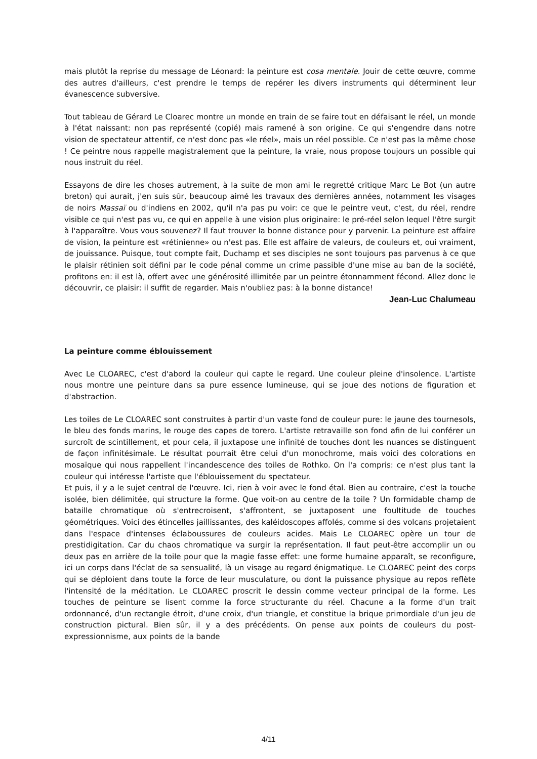mais plutôt la reprise du message de Léonard: la peinture est cosa mentale. Jouir de cette œuvre, comme des autres d'ailleurs, c'est prendre le temps de repérer les divers instruments qui déterminent leur évanescence subversive.
Tout tableau de Gérard Le Cloarec montre un monde en train de se faire tout en défaisant le réel, un monde à l'état naissant: non pas représenté (copié) mais ramené à son origine. Ce qui s'engendre dans notre vision de spectateur attentif, ce n'est donc pas «le réel», mais un réel possible. Ce n'est pas la même chose ! Ce peintre nous rappelle magistralement que la peinture, la vraie, nous propose toujours un possible qui nous instruit du réel.
Essayons de dire les choses autrement, à la suite de mon ami le regretté critique Marc Le Bot (un autre breton) qui aurait, j'en suis sûr, beaucoup aimé les travaux des dernières années, notamment les visages de noirs Massaï ou d'indiens en 2002, qu'il n'a pas pu voir: ce que le peintre veut, c'est, du réel, rendre visible ce qui n'est pas vu, ce qui en appelle à une vision plus originaire: le pré-réel selon lequel l'être surgit à l'apparaître. Vous vous souvenez? Il faut trouver la bonne distance pour y parvenir. La peinture est affaire de vision, la peinture est «rétinienne» ou n'est pas. Elle est affaire de valeurs, de couleurs et, oui vraiment, de jouissance. Puisque, tout compte fait, Duchamp et ses disciples ne sont toujours pas parvenus à ce que le plaisir rétinien soit défini par le code pénal comme un crime passible d'une mise au ban de la société, profitons en: il est là, offert avec une générosité illimitée par un peintre étonnamment fécond. Allez donc le découvrir, ce plaisir: il suffit de regarder. Mais n'oubliez pas: à la bonne distance!
Jean-Luc Chalumeau
La peinture comme éblouissement
Avec Le CLOAREC, c'est d'abord la couleur qui capte le regard. Une couleur pleine d'insolence. L'artiste nous montre une peinture dans sa pure essence lumineuse, qui se joue des notions de figuration et d'abstraction.
Les toiles de Le CLOAREC sont construites à partir d'un vaste fond de couleur pure: le jaune des tournesols, le bleu des fonds marins, le rouge des capes de torero. L'artiste retravaille son fond afin de lui conférer un surcroît de scintillement, et pour cela, il juxtapose une infinité de touches dont les nuances se distinguent de façon infinitésimale. Le résultat pourrait être celui d'un monochrome, mais voici des colorations en mosaïque qui nous rappellent l'incandescence des toiles de Rothko. On l'a compris: ce n'est plus tant la couleur qui intéresse l'artiste que l'éblouissement du spectateur.
Et puis, il y a le sujet central de l'œuvre. Ici, rien à voir avec le fond étal. Bien au contraire, c'est la touche isolée, bien délimitée, qui structure la forme. Que voit-on au centre de la toile ? Un formidable champ de bataille chromatique où s'entrecroisent, s'affrontent, se juxtaposent une foultitude de touches géométriques. Voici des étincelles jaillissantes, des kaléidoscopes affolés, comme si des volcans projetaient dans l'espace d'intenses éclaboussures de couleurs acides. Mais Le CLOAREC opère un tour de prestidigitation. Car du chaos chromatique va surgir la représentation. Il faut peut-être accomplir un ou deux pas en arrière de la toile pour que la magie fasse effet: une forme humaine apparaît, se reconfigure, ici un corps dans l'éclat de sa sensualité, là un visage au regard énigmatique. Le CLOAREC peint des corps qui se déploient dans toute la force de leur musculature, ou dont la puissance physique au repos reflète l'intensité de la méditation. Le CLOAREC proscrit le dessin comme vecteur principal de la forme. Les touches de peinture se lisent comme la force structurante du réel. Chacune a la forme d'un trait ordonnancé, d'un rectangle étroit, d'une croix, d'un triangle, et constitue la brique primordiale d'un jeu de construction pictural. Bien sûr, il y a des précédents. On pense aux points de couleurs du post-expressionnisme, aux points de la bande
4/11